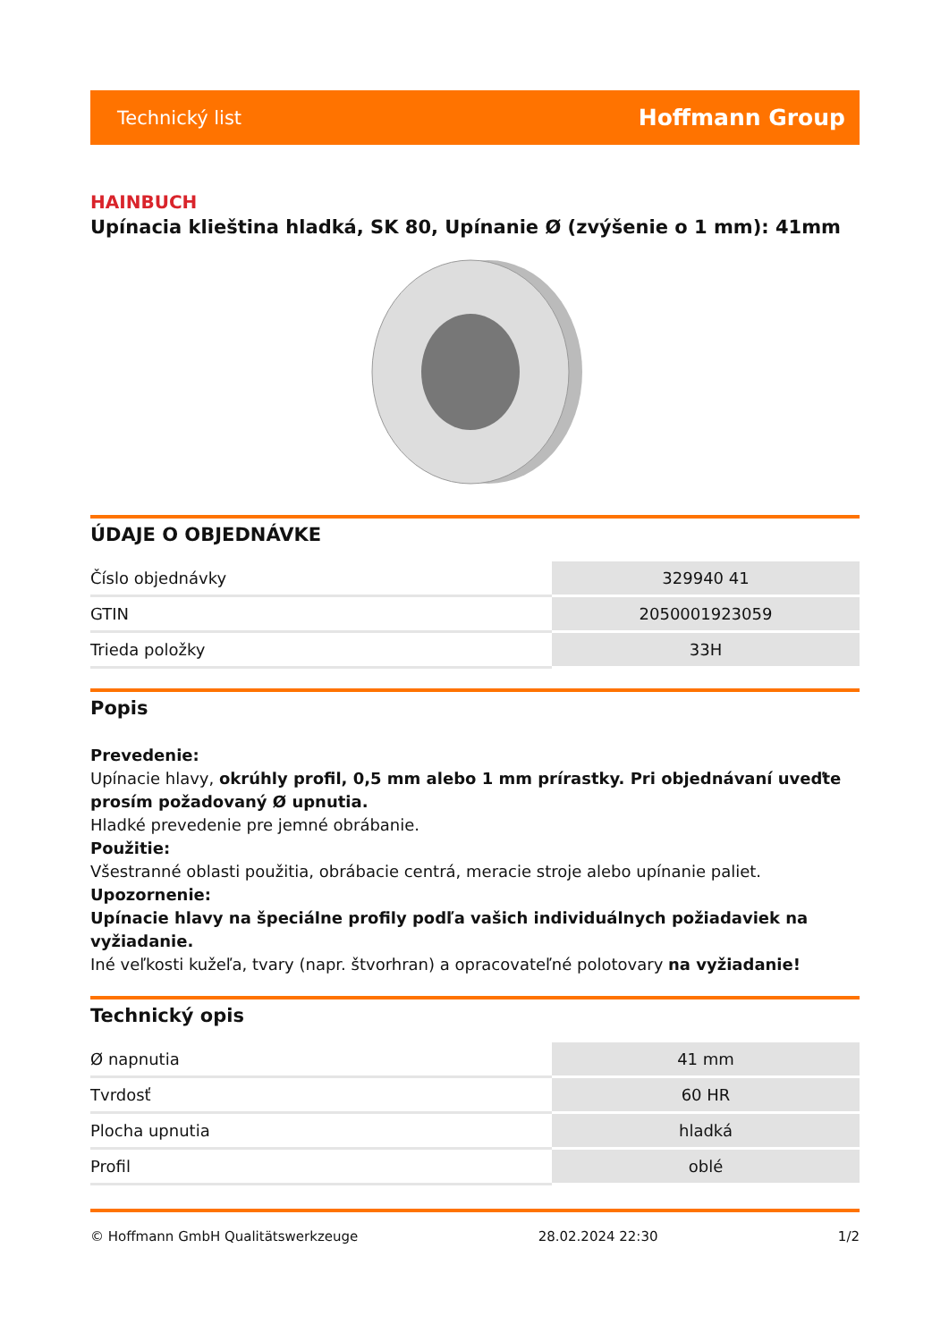Technický list Hoffmann Group
HAINBUCH
Upínacia klieština hladká, SK 80, Upínanie Ø (zvýšenie o 1 mm): 41mm
ÚDAJE O OBJEDNÁVKE
| Číslo objednávky | 329940 41 |
| GTIN | 2050001923059 |
| Trieda položky | 33H |
Popis
Prevedenie:
Upínacie hlavy, okrúhly profil, 0,5 mm alebo 1 mm prírastky. Pri objednávaní uveďte prosím požadovaný Ø upnutia.
Hladké prevedenie pre jemné obrábanie.
Použitie:
Všestranné oblasti použitia, obrábacie centrá, meracie stroje alebo upínanie paliet.
Upozornenie:
Upínacie hlavy na špeciálne profily podľa vašich individuálnych požiadaviek na vyžiadanie.
Iné veľkosti kužeľa, tvary (napr. štvorhran) a opracovateľné polotovary na vyžiadanie!
Technický opis
| Ø napnutia | 41 mm |
| Tvrdosť | 60 HR |
| Plocha upnutia | hladká |
| Profil | oblé |
© Hoffmann GmbH Qualitätswerkzeuge 28.02.2024 22:30 1/2